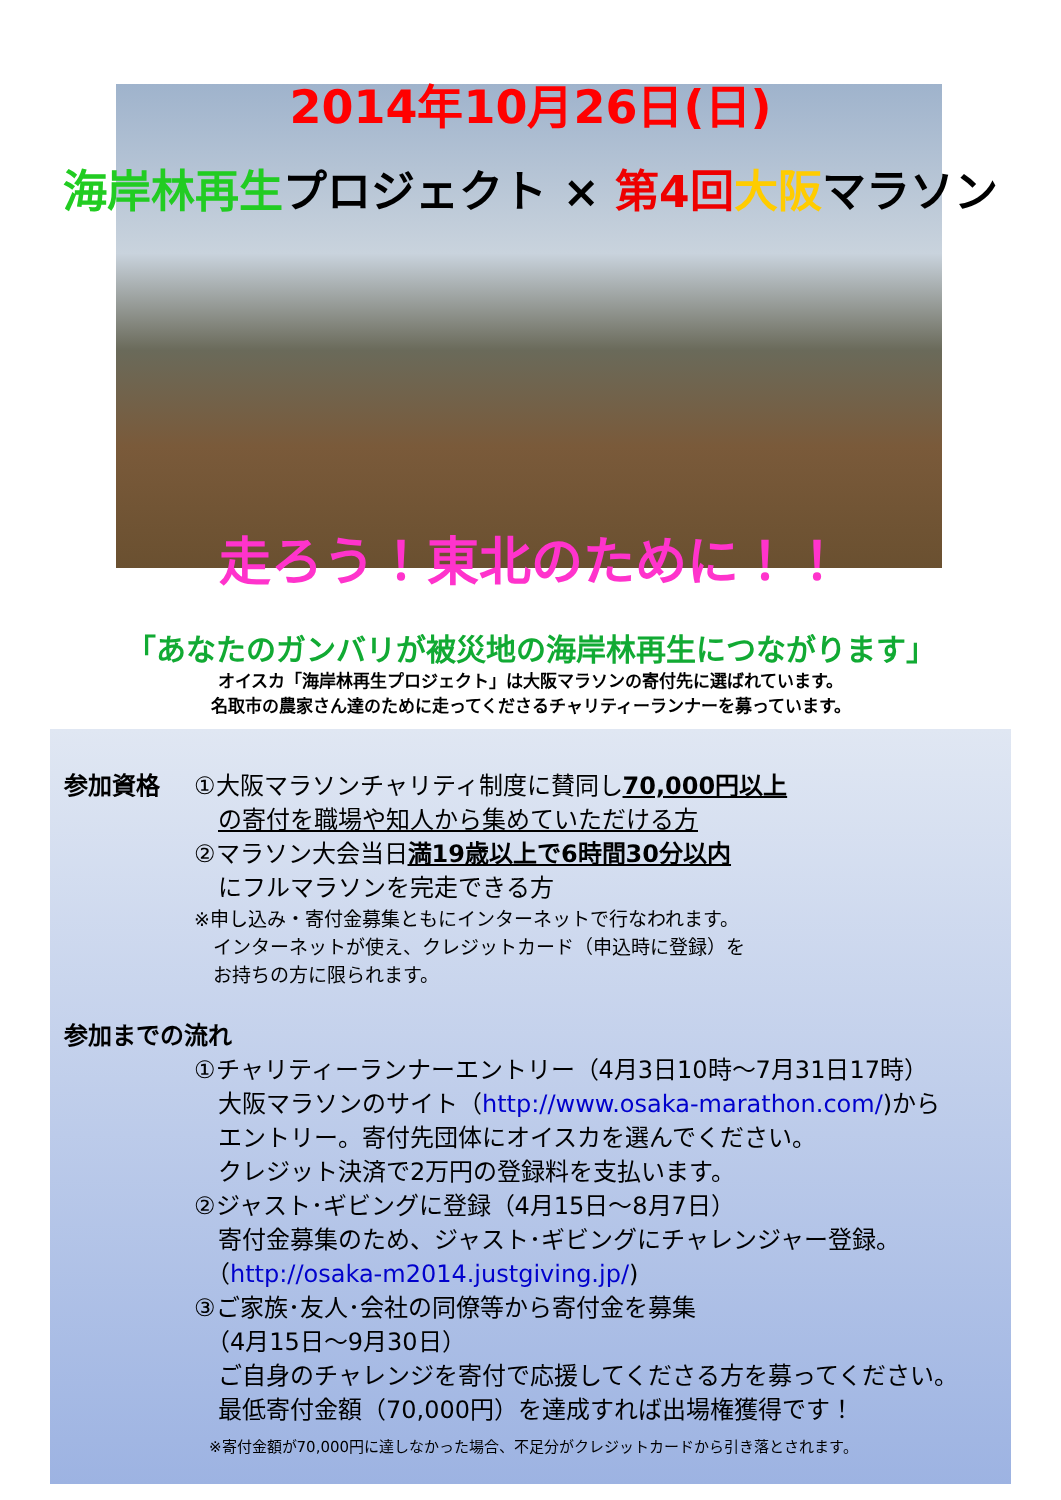2014年10月26日(日)
海岸林再生プロジェクト × 第4回 大阪マラソン
走ろう！東北のために！！
「あなたのガンバリが被災地の海岸林再生につながります」
オイスカ「海岸林再生プロジェクト」は大阪マラソンの寄付先に選ばれています。
名取市の農家さん達のために走ってくださるチャリティーランナーを募っています。
参加資格 ①大阪マラソンチャリティ制度に賛同し70,000円以上
　の寄付を職場や知人から集めていただける方
②マラソン大会当日満19歳以上で6時間30分以内
　にフルマラソンを完走できる方
※申し込み・寄付金募集ともにインターネットで行なわれます。
　インターネットが使え、クレジットカード（申込時に登録）を
　お持ちの方に限られます。
参加までの流れ
①チャリティーランナーエントリー（4月3日10時～7月31日17時）
　大阪マラソンのサイト（http://www.osaka-marathon.com/)から
　エントリー。寄付先団体にオイスカを選んでください。
　クレジット決済で2万円の登録料を支払います。
②ジャスト･ギビングに登録（4月15日～8月7日）
　寄付金募集のため、ジャスト･ギビングにチャレンジャー登録。
　（http://osaka-m2014.justgiving.jp/)
③ご家族･友人･会社の同僚等から寄付金を募集
　（4月15日～9月30日）
　ご自身のチャレンジを寄付で応援してくださる方を募ってください。
　最低寄付金額（70,000円）を達成すれば出場権獲得です！
　※寄付金額が70,000円に達しなかった場合、不足分がクレジットカードから引き落とされます。